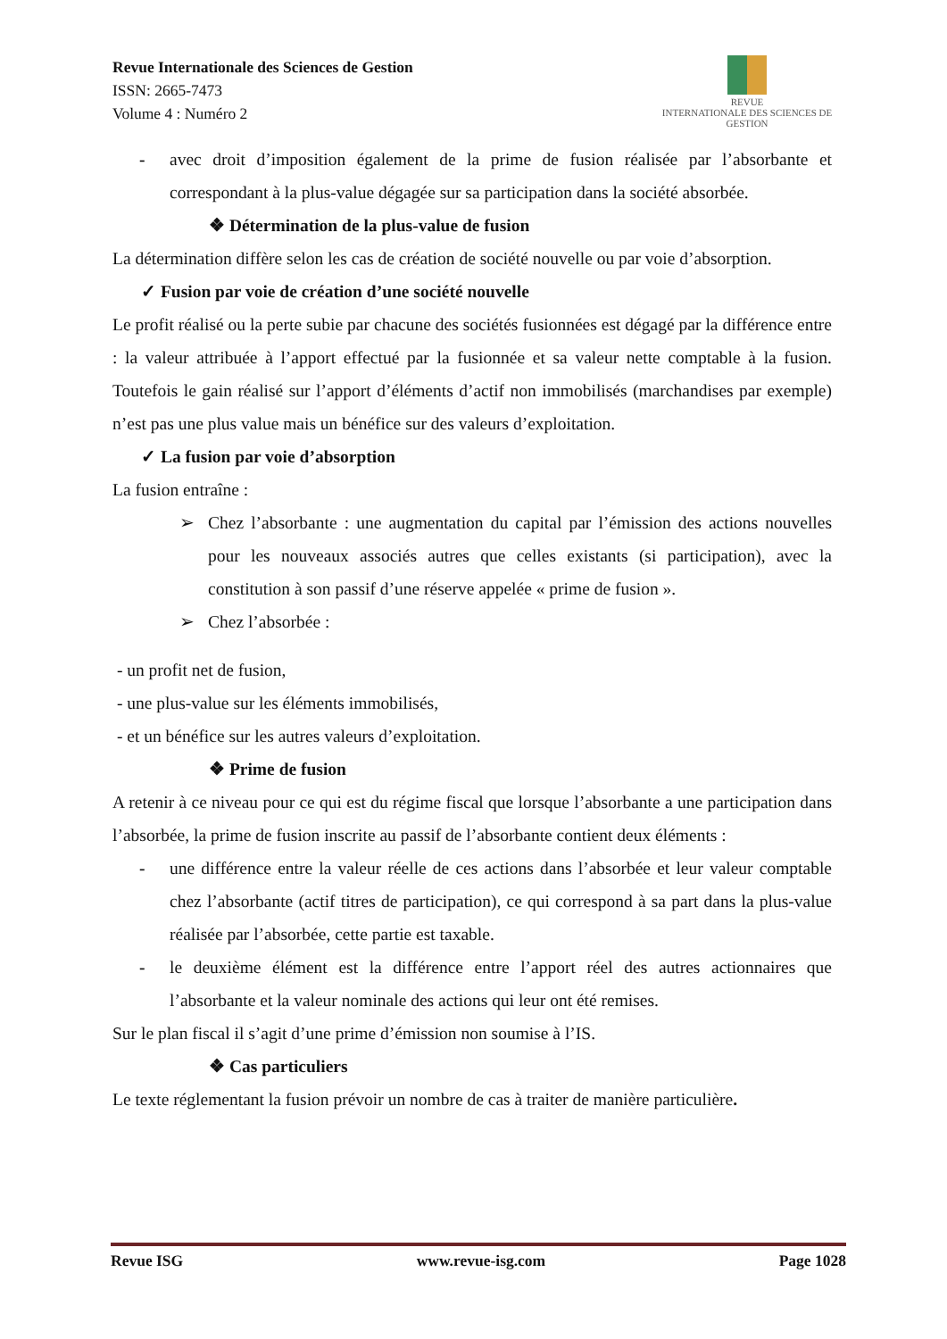Revue Internationale des Sciences de Gestion
ISSN: 2665-7473
Volume 4 : Numéro 2
REVUE
INTERNATIONALE DES SCIENCES DE GESTION
- avec droit d’imposition également de la prime de fusion réalisée par l’absorbante et correspondant à la plus-value dégagée sur sa participation dans la société absorbée.
❖ Détermination de la plus-value de fusion
La détermination diffère selon les cas de création de société nouvelle ou par voie d’absorption.
✓ Fusion par voie de création d’une société nouvelle
Le profit réalisé ou la perte subie par chacune des sociétés fusionnées est dégagé par la différence entre : la valeur attribuée à l’apport effectué par la fusionnée et sa valeur nette comptable à la fusion. Toutefois le gain réalisé sur l’apport d’éléments d’actif non immobilisés (marchandises par exemple) n’est pas une plus value mais un bénéfice sur des valeurs d’exploitation.
✓ La fusion par voie d’absorption
La fusion entraîne :
➢ Chez l’absorbante : une augmentation du capital par l’émission des actions nouvelles pour les nouveaux associés autres que celles existants (si participation), avec la constitution à son passif d’une réserve appelée « prime de fusion ».
➢ Chez l’absorbée :
- un profit net de fusion,
- une plus-value sur les éléments immobilisés,
- et un bénéfice sur les autres valeurs d’exploitation.
❖ Prime de fusion
A retenir à ce niveau pour ce qui est du régime fiscal que lorsque l’absorbante a une participation dans l’absorbée, la prime de fusion inscrite au passif de l’absorbante contient deux éléments :
- une différence entre la valeur réelle de ces actions dans l’absorbée et leur valeur comptable chez l’absorbante (actif titres de participation), ce qui correspond à sa part dans la plus-value réalisée par l’absorbée, cette partie est taxable.
- le deuxième élément est la différence entre l’apport réel des autres actionnaires que l’absorbante et la valeur nominale des actions qui leur ont été remises.
Sur le plan fiscal il s’agit d’une prime d’émission non soumise à l’IS.
❖ Cas particuliers
Le texte réglementant la fusion prévoir un nombre de cas à traiter de manière particulière.
Revue ISG www.revue-isg.com Page 1028